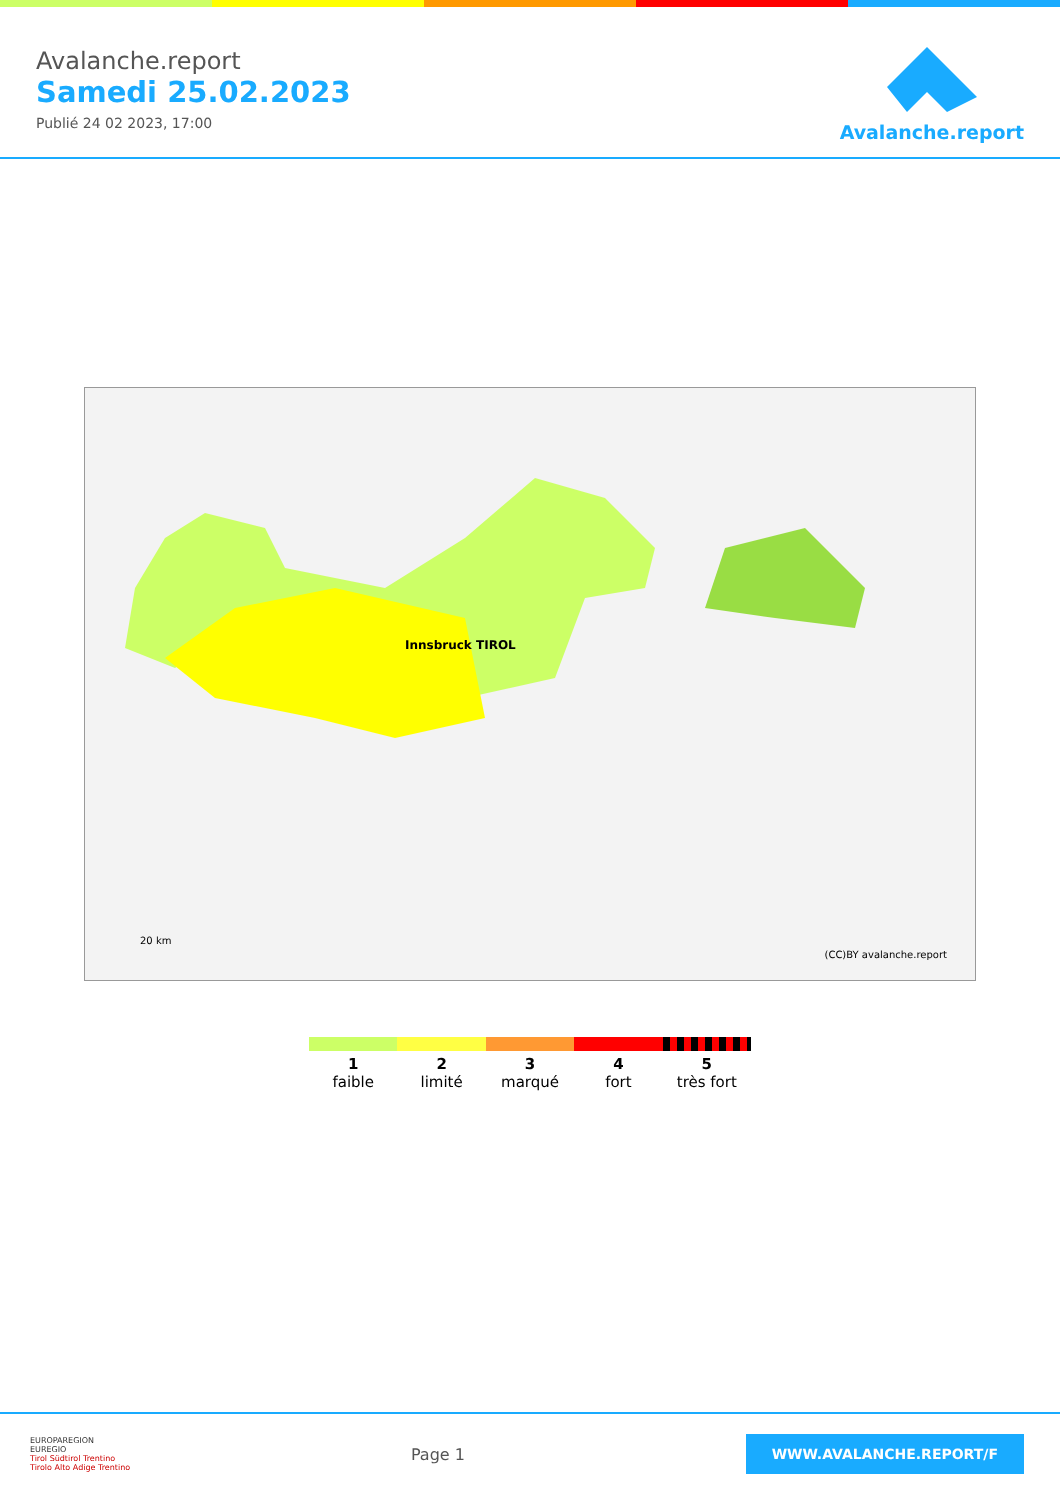Avalanche.report
Samedi 25.02.2023
Publié 24 02 2023, 17:00
Avalanche.report
Innsbruck TIROL
(CC)BY avalanche.report
20 km
1
faible
2
limité
3
marqué
4
fort
5
très fort
EUROPAREGION
EUREGIO
Tirol Südtirol Trentino
Tirolo Alto Adige Trentino
Page 1
WWW.AVALANCHE.REPORT/F